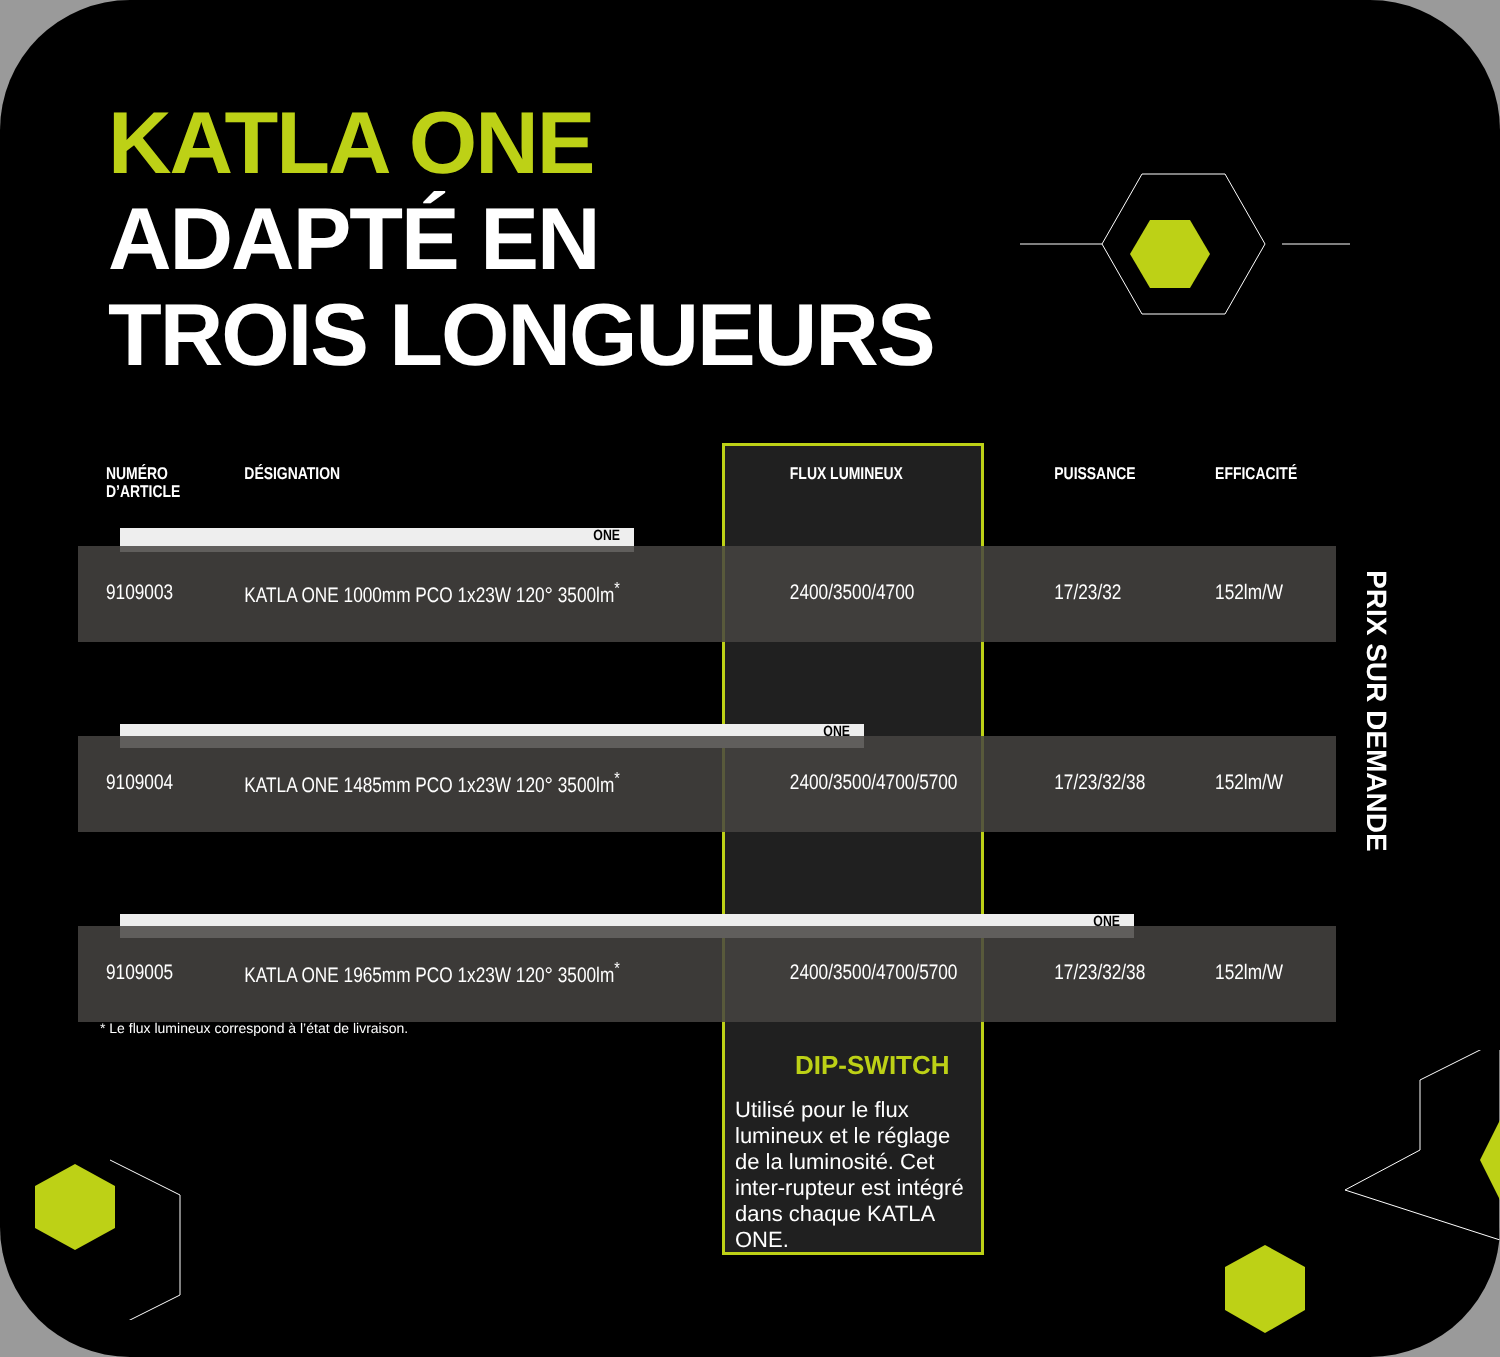KATLA ONE
ADAPTÉ EN
TROIS LONGUEURS
| NUMÉRO D’ARTICLE | DÉSIGNATION | FLUX LUMINEUX | PUISSANCE | EFFICACITÉ |
| --- | --- | --- | --- | --- |
| ONE | | | | |
| 9109003 | KATLA ONE 1000mm PCO 1x23W 120° 3500lm<sup>*</sup> | 2400/3500/4700 | 17/23/32 | 152lm/W |
| ONE | | | | |
| 9109004 | KATLA ONE 1485mm PCO 1x23W 120° 3500lm<sup>*</sup> | 2400/3500/4700/5700 | 17/23/32/38 | 152lm/W |
| ONE | | | | |
| 9109005 | KATLA ONE 1965mm PCO 1x23W 120° 3500lm<sup>*</sup> | 2400/3500/4700/5700 | 17/23/32/38 | 152lm/W |
* Le flux lumineux correspond à l’état de livraison.
DIP-SWITCH
Utilisé pour le flux lumineux et le réglage de la luminosité. Cet inter-rupteur est intégré dans chaque KATLA ONE.
PRIX SUR DEMANDE